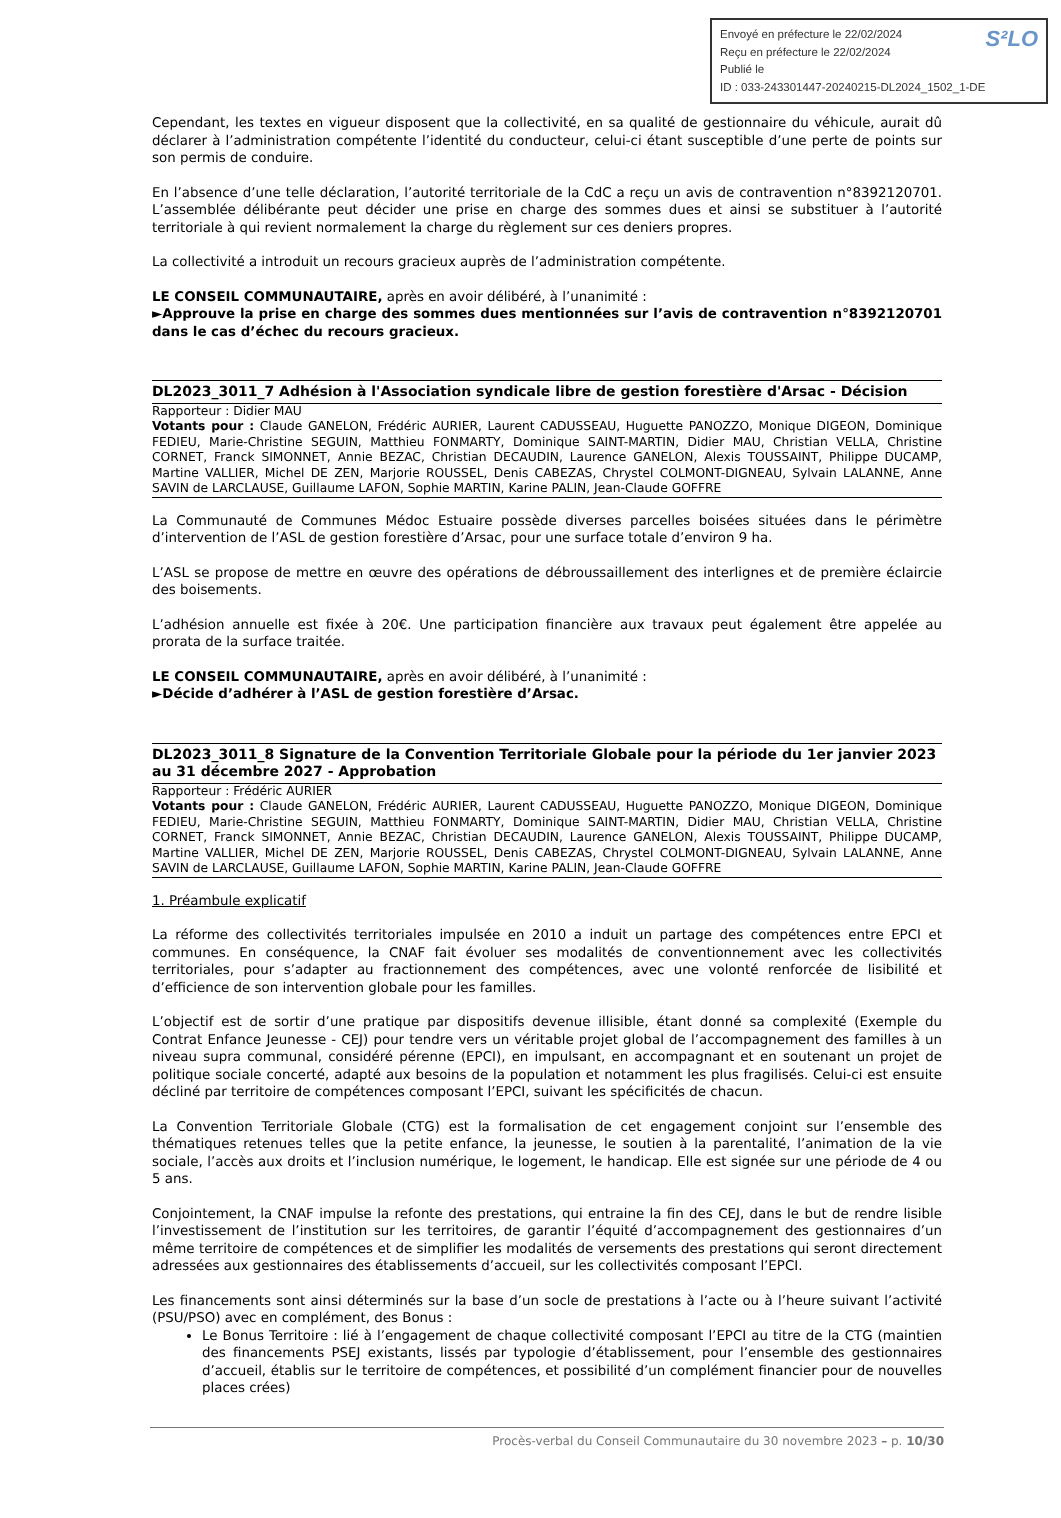S²LO Envoyé en préfecture le 22/02/2024
Reçu en préfecture le 22/02/2024
Publié le
ID : 033-243301447-20240215-DL2024_1502_1-DE
Cependant, les textes en vigueur disposent que la collectivité, en sa qualité de gestionnaire du véhicule, aurait dû déclarer à l’administration compétente l’identité du conducteur, celui-ci étant susceptible d’une perte de points sur son permis de conduire.
En l’absence d’une telle déclaration, l’autorité territoriale de la CdC a reçu un avis de contravention n°8392120701. L’assemblée délibérante peut décider une prise en charge des sommes dues et ainsi se substituer à l’autorité territoriale à qui revient normalement la charge du règlement sur ces deniers propres.
La collectivité a introduit un recours gracieux auprès de l’administration compétente.
LE CONSEIL COMMUNAUTAIRE, après en avoir délibéré, à l’unanimité :
►Approuve la prise en charge des sommes dues mentionnées sur l’avis de contravention n°8392120701 dans le cas d’échec du recours gracieux.
DL2023_3011_7 Adhésion à l'Association syndicale libre de gestion forestière d'Arsac - Décision
Rapporteur : Didier MAU
Votants pour : Claude GANELON, Frédéric AURIER, Laurent CADUSSEAU, Huguette PANOZZO, Monique DIGEON, Dominique FEDIEU, Marie-Christine SEGUIN, Matthieu FONMARTY, Dominique SAINT-MARTIN, Didier MAU, Christian VELLA, Christine CORNET, Franck SIMONNET, Annie BEZAC, Christian DECAUDIN, Laurence GANELON, Alexis TOUSSAINT, Philippe DUCAMP, Martine VALLIER, Michel DE ZEN, Marjorie ROUSSEL, Denis CABEZAS, Chrystel COLMONT-DIGNEAU, Sylvain LALANNE, Anne SAVIN de LARCLAUSE, Guillaume LAFON, Sophie MARTIN, Karine PALIN, Jean-Claude GOFFRE
La Communauté de Communes Médoc Estuaire possède diverses parcelles boisées situées dans le périmètre d’intervention de l’ASL de gestion forestière d’Arsac, pour une surface totale d’environ 9 ha.
L’ASL se propose de mettre en œuvre des opérations de débroussaillement des interlignes et de première éclaircie des boisements.
L’adhésion annuelle est fixée à 20€. Une participation financière aux travaux peut également être appelée au prorata de la surface traitée.
LE CONSEIL COMMUNAUTAIRE, après en avoir délibéré, à l’unanimité :
►Décide d’adhérer à l’ASL de gestion forestière d’Arsac.
DL2023_3011_8 Signature de la Convention Territoriale Globale pour la période du 1er janvier 2023 au 31 décembre 2027 - Approbation
Rapporteur : Frédéric AURIER
Votants pour : Claude GANELON, Frédéric AURIER, Laurent CADUSSEAU, Huguette PANOZZO, Monique DIGEON, Dominique FEDIEU, Marie-Christine SEGUIN, Matthieu FONMARTY, Dominique SAINT-MARTIN, Didier MAU, Christian VELLA, Christine CORNET, Franck SIMONNET, Annie BEZAC, Christian DECAUDIN, Laurence GANELON, Alexis TOUSSAINT, Philippe DUCAMP, Martine VALLIER, Michel DE ZEN, Marjorie ROUSSEL, Denis CABEZAS, Chrystel COLMONT-DIGNEAU, Sylvain LALANNE, Anne SAVIN de LARCLAUSE, Guillaume LAFON, Sophie MARTIN, Karine PALIN, Jean-Claude GOFFRE
1. Préambule explicatif
La réforme des collectivités territoriales impulsée en 2010 a induit un partage des compétences entre EPCI et communes. En conséquence, la CNAF fait évoluer ses modalités de conventionnement avec les collectivités territoriales, pour s’adapter au fractionnement des compétences, avec une volonté renforcée de lisibilité et d’efficience de son intervention globale pour les familles.
L’objectif est de sortir d’une pratique par dispositifs devenue illisible, étant donné sa complexité (Exemple du Contrat Enfance Jeunesse - CEJ) pour tendre vers un véritable projet global de l’accompagnement des familles à un niveau supra communal, considéré pérenne (EPCI), en impulsant, en accompagnant et en soutenant un projet de politique sociale concerté, adapté aux besoins de la population et notamment les plus fragilisés. Celui-ci est ensuite décliné par territoire de compétences composant l’EPCI, suivant les spécificités de chacun.
La Convention Territoriale Globale (CTG) est la formalisation de cet engagement conjoint sur l’ensemble des thématiques retenues telles que la petite enfance, la jeunesse, le soutien à la parentalité, l’animation de la vie sociale, l’accès aux droits et l’inclusion numérique, le logement, le handicap. Elle est signée sur une période de 4 ou 5 ans.
Conjointement, la CNAF impulse la refonte des prestations, qui entraine la fin des CEJ, dans le but de rendre lisible l’investissement de l’institution sur les territoires, de garantir l’équité d’accompagnement des gestionnaires d’un même territoire de compétences et de simplifier les modalités de versements des prestations qui seront directement adressées aux gestionnaires des établissements d’accueil, sur les collectivités composant l’EPCI.
Les financements sont ainsi déterminés sur la base d’un socle de prestations à l’acte ou à l’heure suivant l’activité (PSU/PSO) avec en complément, des Bonus :
Le Bonus Territoire : lié à l’engagement de chaque collectivité composant l’EPCI au titre de la CTG (maintien des financements PSEJ existants, lissés par typologie d’établissement, pour l’ensemble des gestionnaires d’accueil, établis sur le territoire de compétences, et possibilité d’un complément financier pour de nouvelles places crées)
Procès-verbal du Conseil Communautaire du 30 novembre 2023 – p. 10/30